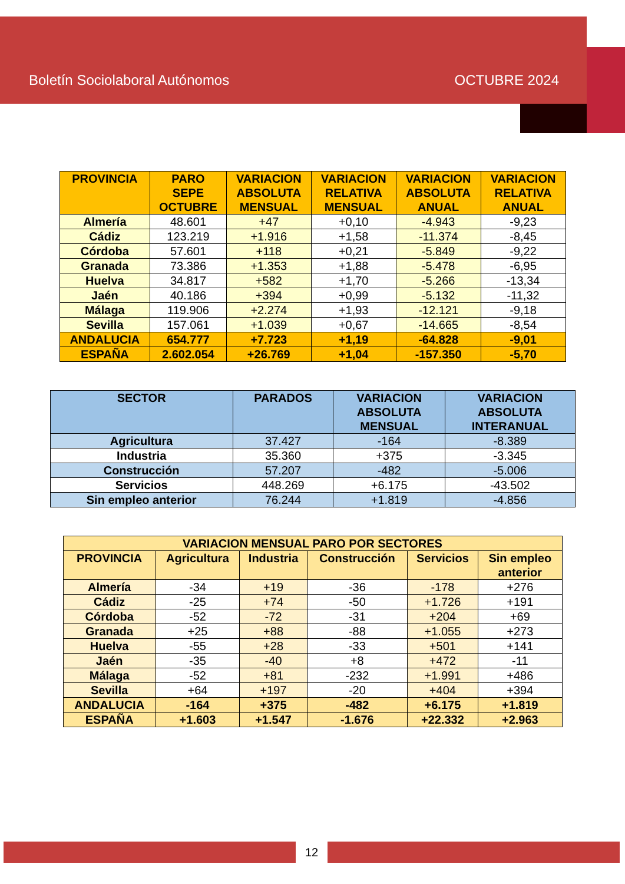Boletín Sociolaboral Autónomos OCTUBRE 2024
| PROVINCIA | PARO SEPE OCTUBRE | VARIACION ABSOLUTA MENSUAL | VARIACION RELATIVA MENSUAL | VARIACION ABSOLUTA ANUAL | VARIACION RELATIVA ANUAL |
| --- | --- | --- | --- | --- | --- |
| Almería | 48.601 | +47 | +0,10 | -4.943 | -9,23 |
| Cádiz | 123.219 | +1.916 | +1,58 | -11.374 | -8,45 |
| Córdoba | 57.601 | +118 | +0,21 | -5.849 | -9,22 |
| Granada | 73.386 | +1.353 | +1,88 | -5.478 | -6,95 |
| Huelva | 34.817 | +582 | +1,70 | -5.266 | -13,34 |
| Jaén | 40.186 | +394 | +0,99 | -5.132 | -11,32 |
| Málaga | 119.906 | +2.274 | +1,93 | -12.121 | -9,18 |
| Sevilla | 157.061 | +1.039 | +0,67 | -14.665 | -8,54 |
| ANDALUCIA | 654.777 | +7.723 | +1,19 | -64.828 | -9,01 |
| ESPAÑA | 2.602.054 | +26.769 | +1,04 | -157.350 | -5,70 |
| SECTOR | PARADOS | VARIACION ABSOLUTA MENSUAL | VARIACION ABSOLUTA INTERANUAL |
| --- | --- | --- | --- |
| Agricultura | 37.427 | -164 | -8.389 |
| Industria | 35.360 | +375 | -3.345 |
| Construcción | 57.207 | -482 | -5.006 |
| Servicios | 448.269 | +6.175 | -43.502 |
| Sin empleo anterior | 76.244 | +1.819 | -4.856 |
| VARIACION MENSUAL PARO POR SECTORES | | | | | |
| --- | --- | --- | --- | --- | --- |
| PROVINCIA | Agricultura | Industria | Construcción | Servicios | Sin empleo anterior |
| Almería | -34 | +19 | -36 | -178 | +276 |
| Cádiz | -25 | +74 | -50 | +1.726 | +191 |
| Córdoba | -52 | -72 | -31 | +204 | +69 |
| Granada | +25 | +88 | -88 | +1.055 | +273 |
| Huelva | -55 | +28 | -33 | +501 | +141 |
| Jaén | -35 | -40 | +8 | +472 | -11 |
| Málaga | -52 | +81 | -232 | +1.991 | +486 |
| Sevilla | +64 | +197 | -20 | +404 | +394 |
| ANDALUCIA | -164 | +375 | -482 | +6.175 | +1.819 |
| ESPAÑA | +1.603 | +1.547 | -1.676 | +22.332 | +2.963 |
12